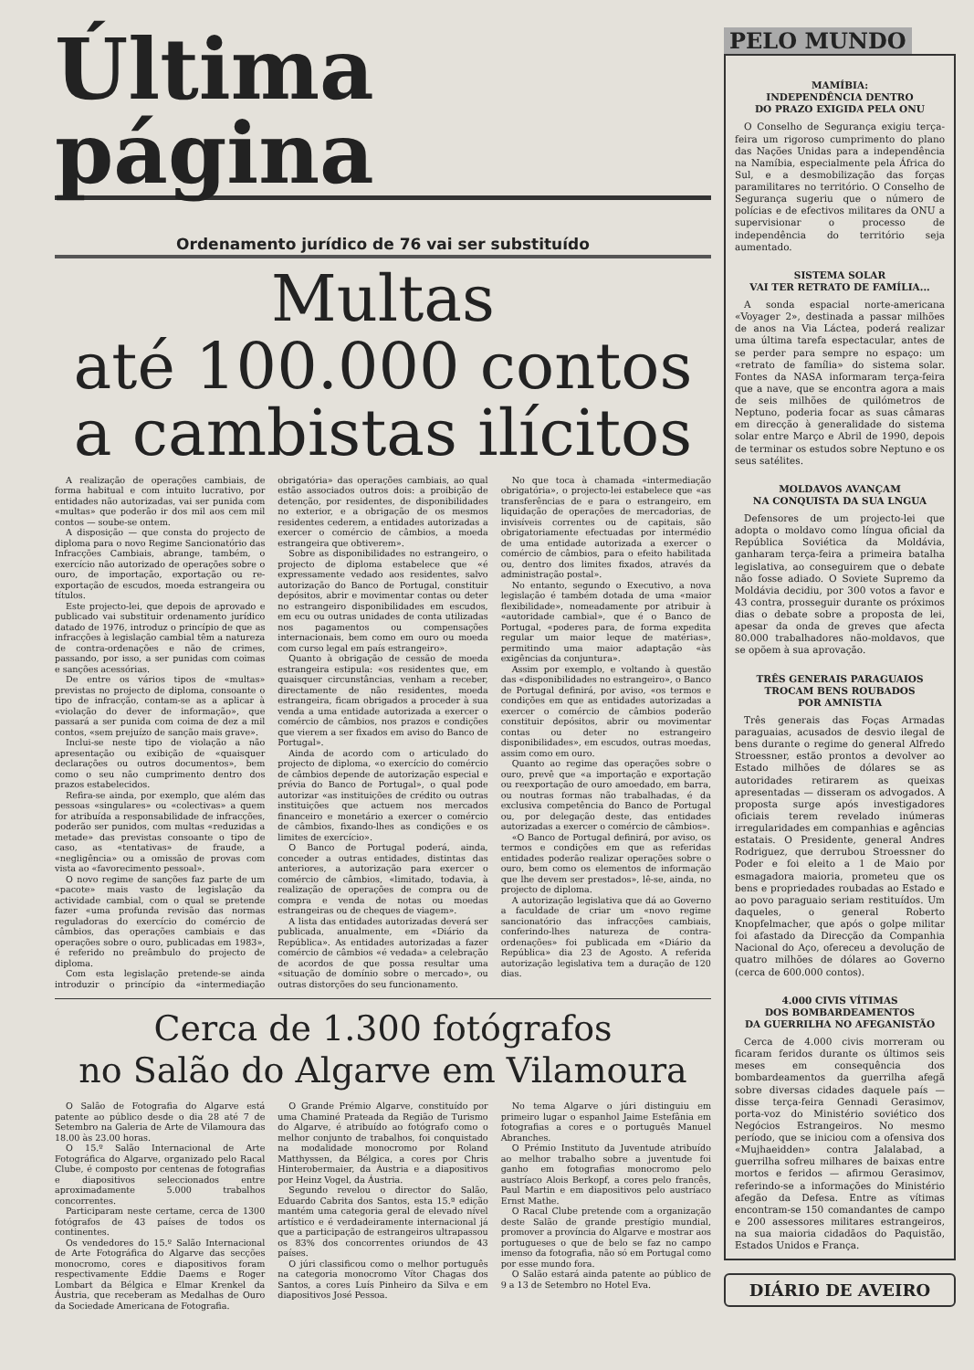Última página
Ordenamento jurídico de 76 vai ser substituído
Multas
até 100.000 contos
a cambistas ilícitos
A realização de operações cambiais, de forma habitual e com intuito lucrativo, por entidades não autorizadas, vai ser punida com «multas» que poderão ir dos mil aos cem mil contos — soube-se ontem.
A disposição — que consta do projecto de diploma para o novo Regime Sancionatório das Infracções Cambiais, abrange, também, o exercício não autorizado de operações sobre o ouro, de importação, exportação ou re-exportação de escudos, moeda estrangeira ou títulos.
Este projecto-lei, que depois de aprovado e publicado vai substituir ordenamento jurídico datado de 1976, introduz o princípio de que as infracções à legislação cambial têm a natureza de contra-ordenações e não de crimes, passando, por isso, a ser punidas com coimas e sanções acessórias.
De entre os vários tipos de «multas» previstas no projecto de diploma, consoante o tipo de infracção, contam-se as a aplicar à «violação do dever de informação», que passará a ser punida com coima de dez a mil contos, «sem prejuízo de sanção mais grave».
Inclui-se neste tipo de violação a não apresentação ou exibição de «quaisquer declarações ou outros documentos», bem como o seu não cumprimento dentro dos prazos estabelecidos.
Refira-se ainda, por exemplo, que além das pessoas «singulares» ou «colectivas» a quem for atribuída a responsabilidade de infracções, poderão ser punidos, com multas «reduzidas a metade» das previstas consoante o tipo de caso, as «tentativas» de fraude, a «negligência» ou a omissão de provas com vista ao «favorecimento pessoal».
O novo regime de sanções faz parte de um «pacote» mais vasto de legislação da actividade cambial, com o qual se pretende fazer «uma profunda revisão das normas reguladoras do exercício do comércio de câmbios, das operações cambiais e das operações sobre o ouro, publicadas em 1983», é referido no preâmbulo do projecto de diploma.
Com esta legislação pretende-se ainda introduzir o princípio da «intermediação obrigatória» das operações cambiais, ao qual estão associados outros dois: a proibição de detenção, por residentes, de disponibilidades no exterior, e a obrigação de os mesmos residentes cederem, a entidades autorizadas a exercer o comércio de câmbios, a moeda estrangeira que obtiverem».
Sobre as disponibilidades no estrangeiro, o projecto de diploma estabelece que «é expressamente vedado aos residentes, salvo autorização do Banco de Portugal, constituir depósitos, abrir e movimentar contas ou deter no estrangeiro disponibilidades em escudos, em ecu ou outras unidades de conta utilizadas nos pagamentos ou compensações internacionais, bem como em ouro ou moeda com curso legal em país estrangeiro».
Quanto à obrigação de cessão de moeda estrangeira estipula: «os residentes que, em quaisquer circunstâncias, venham a receber, directamente de não residentes, moeda estrangeira, ficam obrigados a proceder à sua venda a uma entidade autorizada a exercer o comércio de câmbios, nos prazos e condições que vierem a ser fixados em aviso do Banco de Portugal».
Ainda de acordo com o articulado do projecto de diploma, «o exercício do comércio de câmbios depende de autorização especial e prévia do Banco de Portugal», o qual pode autorizar «as instituições de crédito ou outras instituições que actuem nos mercados financeiro e monetário a exercer o comércio de câmbios, fixando-lhes as condições e os limites de exercício».
O Banco de Portugal poderá, ainda, conceder a outras entidades, distintas das anteriores, a autorização para exercer o comércio de câmbios, «limitado, todavia, à realização de operações de compra ou de compra e venda de notas ou moedas estrangeiras ou de cheques de viagem».
A lista das entidades autorizadas deverá ser publicada, anualmente, em «Diário da República». As entidades autorizadas a fazer comércio de câmbios «é vedada» a celebração de acordos de que possa resultar uma «situação de domínio sobre o mercado», ou outras distorções do seu funcionamento.
No que toca à chamada «intermediação obrigatória», o projecto-lei estabelece que «as transferências de e para o estrangeiro, em liquidação de operações de mercadorias, de invisíveis correntes ou de capitais, são obrigatoriamente efectuadas por intermédio de uma entidade autorizada a exercer o comércio de câmbios, para o efeito habilitada ou, dentro dos limites fixados, através da administração postal».
No entanto, segundo o Executivo, a nova legislação é também dotada de uma «maior flexibilidade», nomeadamente por atribuir à «autoridade cambial», que é o Banco de Portugal, «poderes para, de forma expedita regular um maior leque de matérias», permitindo uma maior adaptação «às exigências da conjuntura».
Assim por exemplo, e voltando à questão das «disponibilidades no estrangeiro», o Banco de Portugal definirá, por aviso, «os termos e condições em que as entidades autorizadas a exercer o comércio de câmbios poderão constituir depósitos, abrir ou movimentar contas ou deter no estrangeiro disponibilidades», em escudos, outras moedas, assim como em ouro.
Quanto ao regime das operações sobre o ouro, prevê que «a importação e exportação ou reexportação de ouro amoedado, em barra, ou noutras formas não trabalhadas, é da exclusiva competência do Banco de Portugal ou, por delegação deste, das entidades autorizadas a exercer o comércio de câmbios».
«O Banco de Portugal definirá, por aviso, os termos e condições em que as referidas entidades poderão realizar operações sobre o ouro, bem como os elementos de informação que lhe devem ser prestados», lê-se, ainda, no projecto de diploma.
A autorização legislativa que dá ao Governo a faculdade de criar um «novo regime sancionatório das infracções cambiais, conferindo-lhes natureza de contra-ordenações» foi publicada em «Diário da República» dia 23 de Agosto. A referida autorização legislativa tem a duração de 120 dias.
Cerca de 1.300 fotógrafos
no Salão do Algarve em Vilamoura
O Salão de Fotografia do Algarve está patente ao público desde o dia 28 até 7 de Setembro na Galeria de Arte de Vilamoura das 18.00 às 23.00 horas.
O 15.º Salão Internacional de Arte Fotográfica do Algarve, organizado pelo Racal Clube, é composto por centenas de fotografias e diapositivos seleccionados entre aproximadamente 5.000 trabalhos concorrentes.
Participaram neste certame, cerca de 1300 fotógrafos de 43 países de todos os continentes.
Os vendedores do 15.º Salão Internacional de Arte Fotográfica do Algarve das secções monocromo, cores e diapositivos foram respectivamente Eddie Daems e Roger Lombart da Bélgica e Elmar Krenkel da Áustria, que receberam as Medalhas de Ouro da Sociedade Americana de Fotografia.
O Grande Prémio Algarve, constituído por uma Chaminé Prateada da Região de Turismo do Algarve, é atribuído ao fotógrafo como o melhor conjunto de trabalhos, foi conquistado na modalidade monocromo por Roland Matthyssen, da Bélgica, a cores por Chris Hinterobermaier, da Áustria e a diapositivos por Heinz Vogel, da Áustria.
Segundo revelou o director do Salão, Eduardo Cabrita dos Santos, esta 15.ª edição mantém uma categoria geral de elevado nível artístico e é verdadeiramente internacional já que a participação de estrangeiros ultrapassou os 83% dos concorrentes oriundos de 43 países.
O júri classificou como o melhor português na categoria monocromo Vítor Chagas dos Santos, a cores Luís Pinheiro da Silva e em diapositivos José Pessoa.
No tema Algarve o júri distinguiu em primeiro lugar o espanhol Jaime Estefânia em fotografias a cores e o português Manuel Abranches.
O Prémio Instituto da Juventude atribuído ao melhor trabalho sobre a juventude foi ganho em fotografias monocromo pelo austríaco Alois Berkopf, a cores pelo francês, Paul Martin e em diapositivos pelo austríaco Ernst Mathe.
O Racal Clube pretende com a organização deste Salão de grande prestígio mundial, promover a província do Algarve e mostrar aos portugueses o que de belo se faz no campo imenso da fotografia, não só em Portugal como por esse mundo fora.
O Salão estará ainda patente ao público de 9 a 13 de Setembro no Hotel Eva.
PELO MUNDO
MAMÍBIA:
INDEPENDÊNCIA DENTRO
DO PRAZO EXIGIDA PELA ONU
O Conselho de Segurança exigiu terça-feira um rigoroso cumprimento do plano das Nações Unidas para a independência na Namíbia, especialmente pela África do Sul, e a desmobilização das forças paramilitares no território. O Conselho de Segurança sugeriu que o número de polícias e de efectivos militares da ONU a supervisionar o processo de independência do território seja aumentado.
SISTEMA SOLAR
VAI TER RETRATO DE FAMÍLIA...
A sonda espacial norte-americana «Voyager 2», destinada a passar milhões de anos na Via Láctea, poderá realizar uma última tarefa espectacular, antes de se perder para sempre no espaço: um «retrato de família» do sistema solar. Fontes da NASA informaram terça-feira que a nave, que se encontra agora a mais de seis milhões de quilómetros de Neptuno, poderia focar as suas câmaras em direcção à generalidade do sistema solar entre Março e Abril de 1990, depois de terminar os estudos sobre Neptuno e os seus satélites.
MOLDAVOS AVANÇAM
NA CONQUISTA DA SUA LNGUA
Defensores de um projecto-lei que adopta o moldavo como língua oficial da República Soviética da Moldávia, ganharam terça-feira a primeira batalha legislativa, ao conseguirem que o debate não fosse adiado. O Soviete Supremo da Moldávia decidiu, por 300 votos a favor e 43 contra, prosseguir durante os próximos dias o debate sobre a proposta de lei, apesar da onda de greves que afecta 80.000 trabalhadores não-moldavos, que se opõem à sua aprovação.
TRÊS GENERAIS PARAGUAIOS
TROCAM BENS ROUBADOS
POR AMNISTIA
Três generais das Foças Armadas paraguaias, acusados de desvio ilegal de bens durante o regime do general Alfredo Stroessner, estão prontos a devolver ao Estado milhões de dólares se as autoridades retirarem as queixas apresentadas — disseram os advogados. A proposta surge após investigadores oficiais terem revelado inúmeras irregularidades em companhias e agências estatais. O Presidente, general Andres Rodriguez, que derrubou Stroessner do Poder e foi eleito a 1 de Maio por esmagadora maioria, prometeu que os bens e propriedades roubadas ao Estado e ao povo paraguaio seriam restituídos. Um daqueles, o general Roberto Knopfelmacher, que após o golpe militar foi afastado da Direcção da Companhia Nacional do Aço, ofereceu a devolução de quatro milhões de dólares ao Governo (cerca de 600.000 contos).
4.000 CIVIS VÍTIMAS
DOS BOMBARDEAMENTOS
DA GUERRILHA NO AFEGANISTÃO
Cerca de 4.000 civis morreram ou ficaram feridos durante os últimos seis meses em consequência dos bombardeamentos da guerrilha afegã sobre diversas cidades daquele país — disse terça-feira Gennadi Gerasimov, porta-voz do Ministério soviético dos Negócios Estrangeiros. No mesmo período, que se iniciou com a ofensiva dos «Mujhaeidden» contra Jalalabad, a guerrilha sofreu milhares de baixas entre mortos e feridos — afirmou Gerasimov, referindo-se a informações do Ministério afegão da Defesa. Entre as vítimas encontram-se 150 comandantes de campo e 200 assessores militares estrangeiros, na sua maioria cidadãos do Paquistão, Estados Unidos e França.
DIÁRIO DE AVEIRO